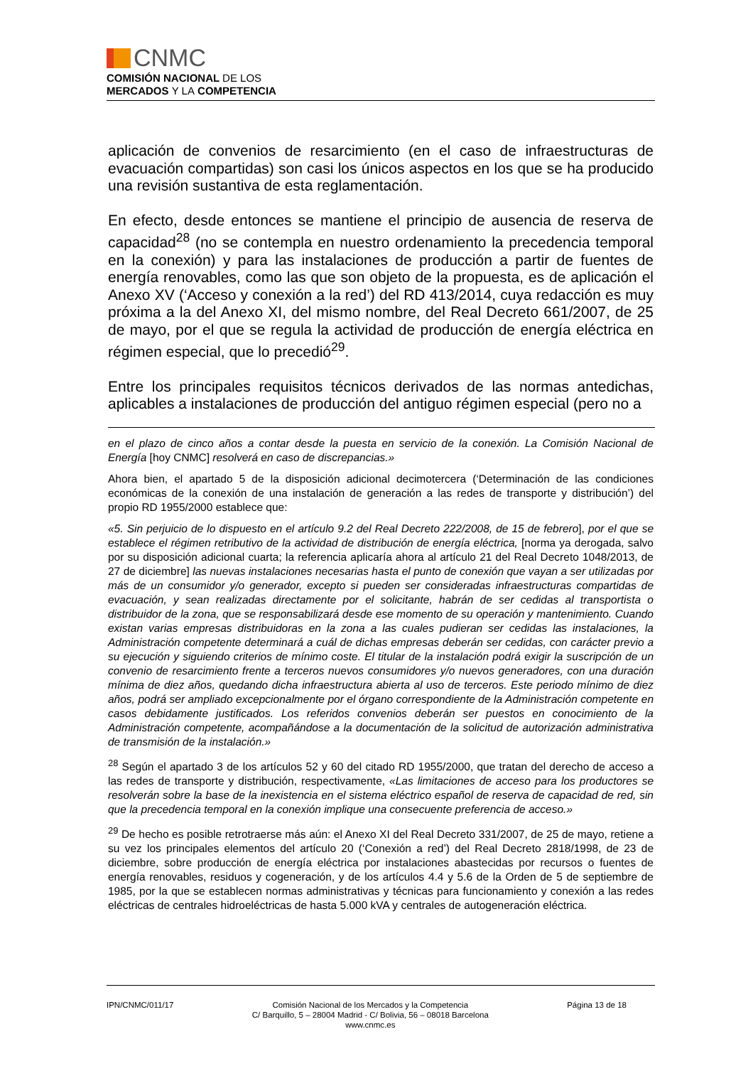CNMC
COMISIÓN NACIONAL DE LOS
MERCADOS Y LA COMPETENCIA
aplicación de convenios de resarcimiento (en el caso de infraestructuras de evacuación compartidas) son casi los únicos aspectos en los que se ha producido una revisión sustantiva de esta reglamentación.
En efecto, desde entonces se mantiene el principio de ausencia de reserva de capacidad<sup>28</sup> (no se contempla en nuestro ordenamiento la precedencia temporal en la conexión) y para las instalaciones de producción a partir de fuentes de energía renovables, como las que son objeto de la propuesta, es de aplicación el Anexo XV (‘Acceso y conexión a la red’) del RD 413/2014, cuya redacción es muy próxima a la del Anexo XI, del mismo nombre, del Real Decreto 661/2007, de 25 de mayo, por el que se regula la actividad de producción de energía eléctrica en régimen especial, que lo precedió<sup>29</sup>.
Entre los principales requisitos técnicos derivados de las normas antedichas, aplicables a instalaciones de producción del antiguo régimen especial (pero no a
en el plazo de cinco años a contar desde la puesta en servicio de la conexión. La Comisión Nacional de Energía [hoy CNMC] resolverá en caso de discrepancias.»
Ahora bien, el apartado 5 de la disposición adicional decimotercera (‘Determinación de las condiciones económicas de la conexión de una instalación de generación a las redes de transporte y distribución’) del propio RD 1955/2000 establece que:
«5. Sin perjuicio de lo dispuesto en el artículo 9.2 del Real Decreto 222/2008, de 15 de febrero], por el que se establece el régimen retributivo de la actividad de distribución de energía eléctrica, [norma ya derogada, salvo por su disposición adicional cuarta; la referencia aplicaría ahora al artículo 21 del Real Decreto 1048/2013, de 27 de diciembre] las nuevas instalaciones necesarias hasta el punto de conexión que vayan a ser utilizadas por más de un consumidor y/o generador, excepto si pueden ser consideradas infraestructuras compartidas de evacuación, y sean realizadas directamente por el solicitante, habrán de ser cedidas al transportista o distribuidor de la zona, que se responsabilizará desde ese momento de su operación y mantenimiento. Cuando existan varias empresas distribuidoras en la zona a las cuales pudieran ser cedidas las instalaciones, la Administración competente determinará a cuál de dichas empresas deberán ser cedidas, con carácter previo a su ejecución y siguiendo criterios de mínimo coste. El titular de la instalación podrá exigir la suscripción de un convenio de resarcimiento frente a terceros nuevos consumidores y/o nuevos generadores, con una duración mínima de diez años, quedando dicha infraestructura abierta al uso de terceros. Este periodo mínimo de diez años, podrá ser ampliado excepcionalmente por el órgano correspondiente de la Administración competente en casos debidamente justificados. Los referidos convenios deberán ser puestos en conocimiento de la Administración competente, acompañándose a la documentación de la solicitud de autorización administrativa de transmisión de la instalación.»
<sup>28</sup> Según el apartado 3 de los artículos 52 y 60 del citado RD 1955/2000, que tratan del derecho de acceso a las redes de transporte y distribución, respectivamente, «Las limitaciones de acceso para los productores se resolverán sobre la base de la inexistencia en el sistema eléctrico español de reserva de capacidad de red, sin que la precedencia temporal en la conexión implique una consecuente preferencia de acceso.»
<sup>29</sup> De hecho es posible retrotraerse más aún: el Anexo XI del Real Decreto 331/2007, de 25 de mayo, retiene a su vez los principales elementos del artículo 20 (‘Conexión a red’) del Real Decreto 2818/1998, de 23 de diciembre, sobre producción de energía eléctrica por instalaciones abastecidas por recursos o fuentes de energía renovables, residuos y cogeneración, y de los artículos 4.4 y 5.6 de la Orden de 5 de septiembre de 1985, por la que se establecen normas administrativas y técnicas para funcionamiento y conexión a las redes eléctricas de centrales hidroeléctricas de hasta 5.000 kVA y centrales de autogeneración eléctrica.
IPN/CNMC/011/17 Comisión Nacional de los Mercados y la Competencia
C/ Barquillo, 5 – 28004 Madrid - C/ Bolivia, 56 – 08018 Barcelona
www.cnmc.es
Página 13 de 18